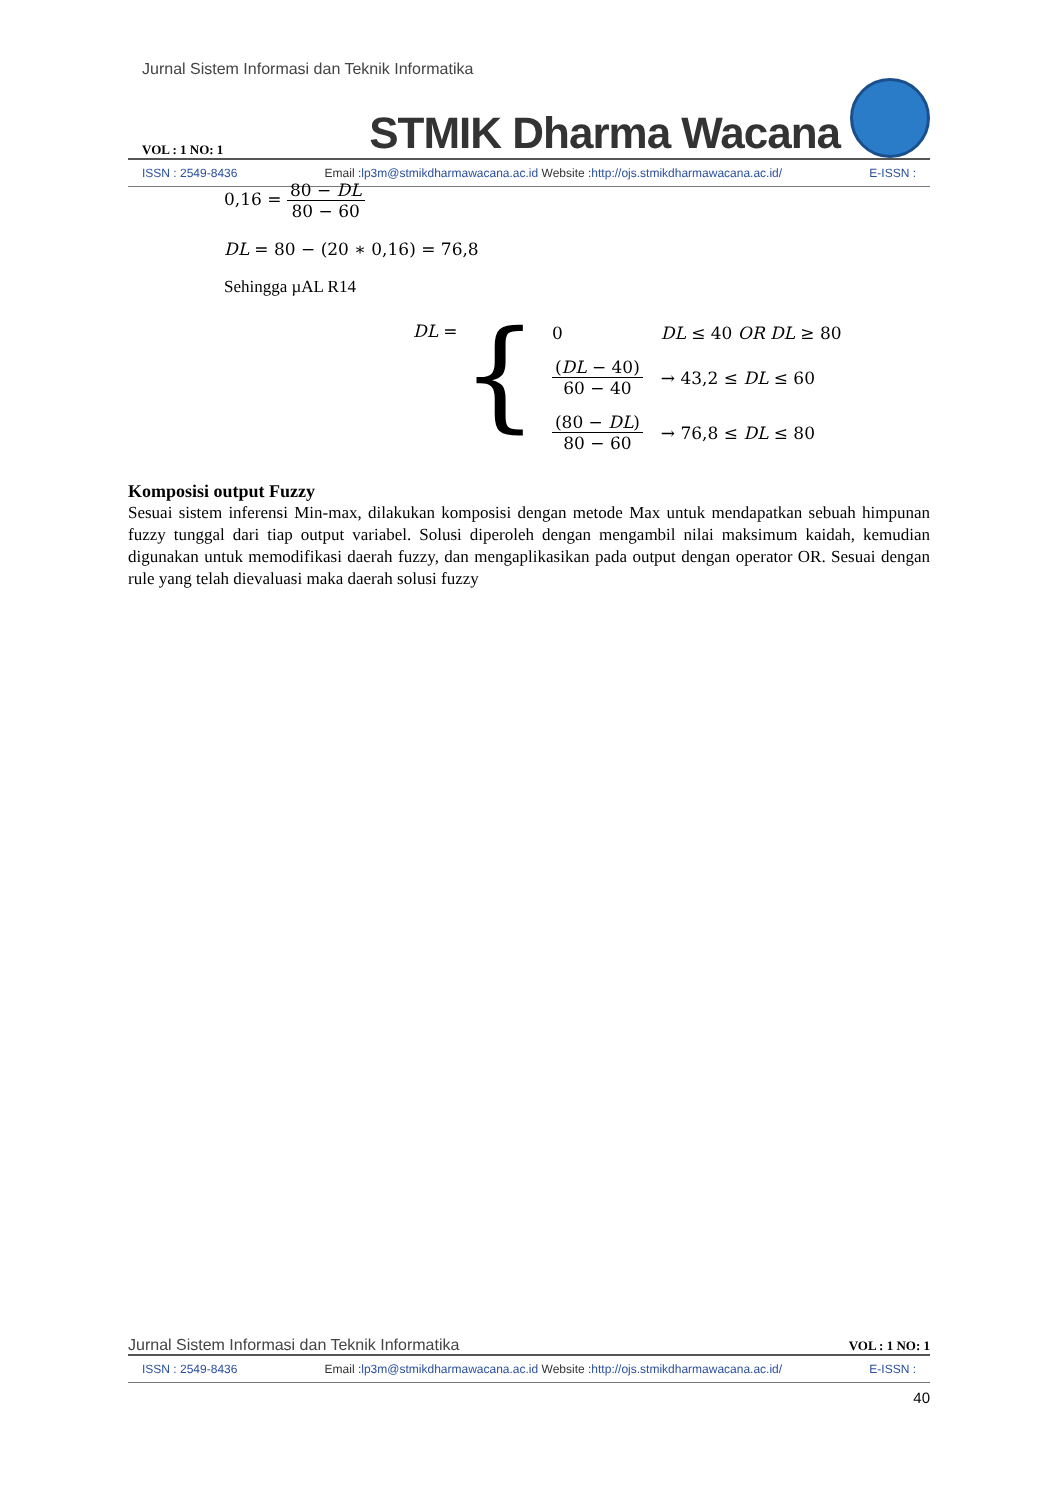Jurnal Sistem Informasi dan Teknik Informatika
VOL : 1 NO: 1
STMIK Dharma Wacana
ISSN : 2549-8436 Email : lp3m@stmikdharmawacana.ac.id Website : http://ojs.stmikdharmawacana.ac.id/ E-ISSN :
0,16 = 80 − DL 80 − 60
DL = 80 − (20 ∗ 0,16) = 76,8
Sehingga µAL R14
DL = {
| 0 | DL ≤ 40 OR DL ≥ 80 |
| ( DL − 40) 60 − 40 | → 43,2 ≤ DL ≤ 60 |
| (80 − DL ) 80 − 60 | → 76,8 ≤ DL ≤ 80 |
Komposisi output Fuzzy
Sesuai sistem inferensi Min-max, dilakukan komposisi dengan metode Max untuk mendapatkan sebuah himpunan fuzzy tunggal dari tiap output variabel. Solusi diperoleh dengan mengambil nilai maksimum kaidah, kemudian digunakan untuk memodifikasi daerah fuzzy, dan mengaplikasikan pada output dengan operator OR. Sesuai dengan rule yang telah dievaluasi maka daerah solusi fuzzy
Jurnal Sistem Informasi dan Teknik Informatika VOL : 1 NO: 1
ISSN : 2549-8436 Email : lp3m@stmikdharmawacana.ac.id Website : http://ojs.stmikdharmawacana.ac.id/ E-ISSN :
40